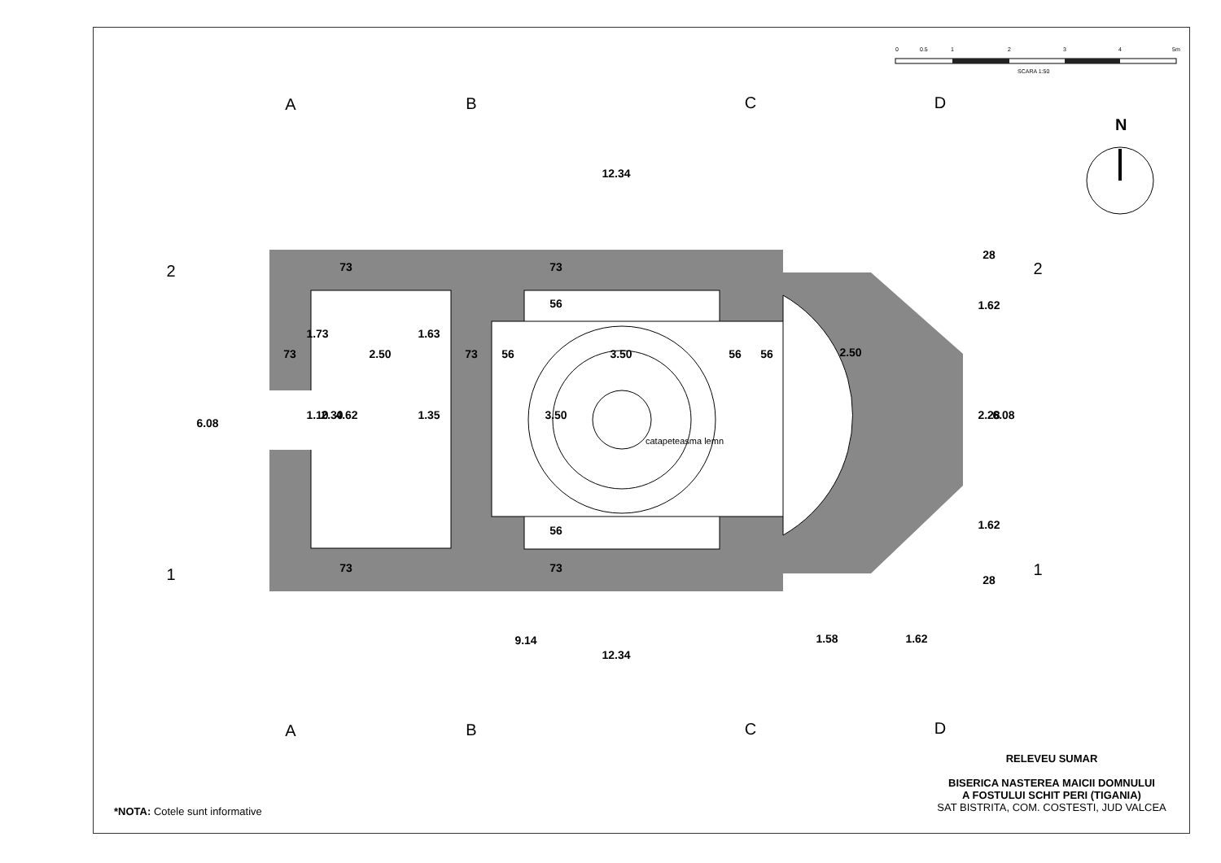0
0.5
1
2
3
4
5m
SCARA 1:50
N
A
B
C
D
2
1
2
1
A
B
C
D
12.34
2.50
3.50
2.50
73
73
56
56
56
9.14
1.58
1.62
12.34
6.08
1.73
1.63
1.10
2.30
4.62
1.35
3.50
28
1.62
2.28
6.08
1.62
28
73
73
56
56
73
73
catapeteasma lemn
RELEVEU SUMAR
BISERICA NASTEREA MAICII DOMNULUI
A FOSTULUI SCHIT PERI (TIGANIA)
SAT BISTRITA, COM. COSTESTI, JUD VALCEA
*NOTA: Cotele sunt informative